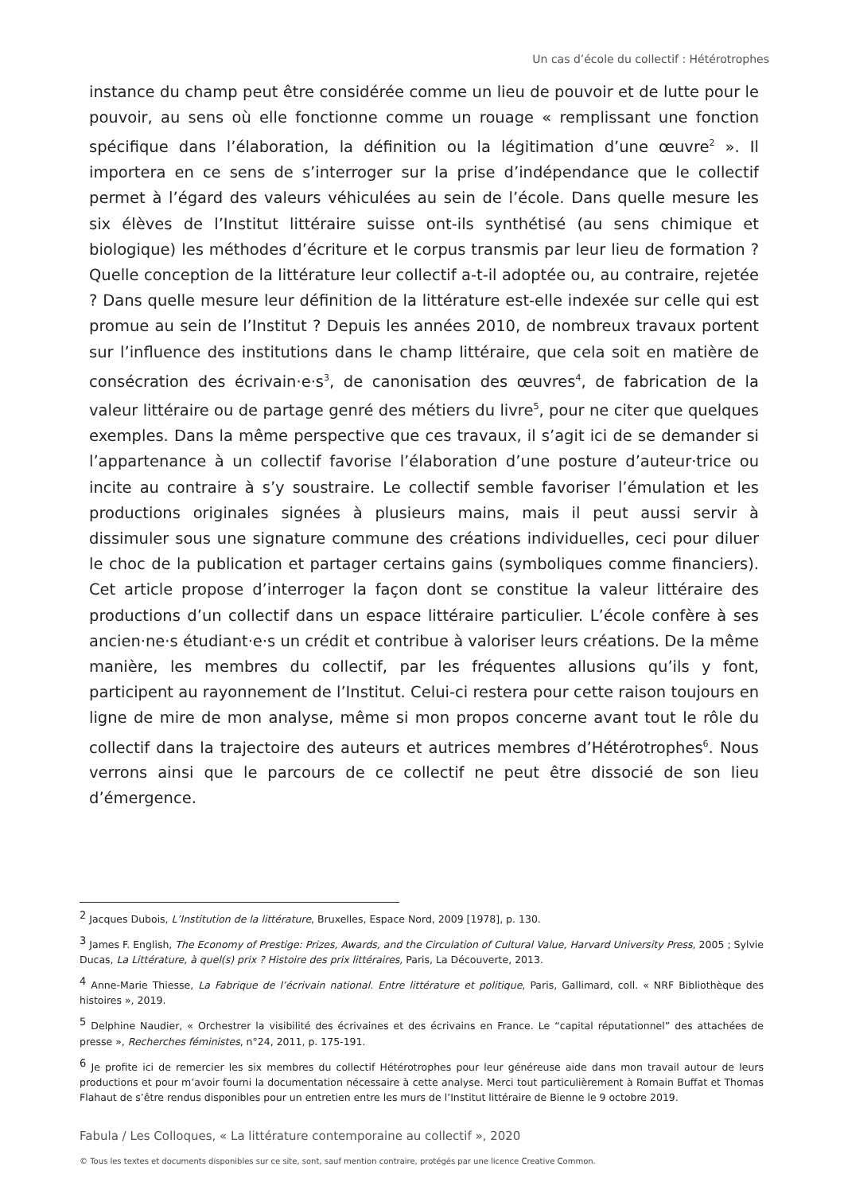Un cas d’école du collectif : Hétérotrophes
instance du champ peut être considérée comme un lieu de pouvoir et de lutte pour le pouvoir, au sens où elle fonctionne comme un rouage « remplissant une fonction spécifique dans l’élaboration, la définition ou la légitimation d’une œuvre<sup>2</sup> ». Il importera en ce sens de s’interroger sur la prise d’indépendance que le collectif permet à l’égard des valeurs véhiculées au sein de l’école. Dans quelle mesure les six élèves de l’Institut littéraire suisse ont-ils synthétisé (au sens chimique et biologique) les méthodes d’écriture et le corpus transmis par leur lieu de formation ? Quelle conception de la littérature leur collectif a-t-il adoptée ou, au contraire, rejetée ? Dans quelle mesure leur définition de la littérature est-elle indexée sur celle qui est promue au sein de l’Institut ? Depuis les années 2010, de nombreux travaux portent sur l’influence des institutions dans le champ littéraire, que cela soit en matière de consécration des écrivain·e·s<sup>3</sup>, de canonisation des œuvres<sup>4</sup>, de fabrication de la valeur littéraire ou de partage genré des métiers du livre<sup>5</sup>, pour ne citer que quelques exemples. Dans la même perspective que ces travaux, il s’agit ici de se demander si l’appartenance à un collectif favorise l’élaboration d’une posture d’auteur·trice ou incite au contraire à s’y soustraire. Le collectif semble favoriser l’émulation et les productions originales signées à plusieurs mains, mais il peut aussi servir à dissimuler sous une signature commune des créations individuelles, ceci pour diluer le choc de la publication et partager certains gains (symboliques comme financiers). Cet article propose d’interroger la façon dont se constitue la valeur littéraire des productions d’un collectif dans un espace littéraire particulier. L’école confère à ses ancien·ne·s étudiant·e·s un crédit et contribue à valoriser leurs créations. De la même manière, les membres du collectif, par les fréquentes allusions qu’ils y font, participent au rayonnement de l’Institut. Celui-ci restera pour cette raison toujours en ligne de mire de mon analyse, même si mon propos concerne avant tout le rôle du collectif dans la trajectoire des auteurs et autrices membres d’Hétérotrophes<sup>6</sup>. Nous verrons ainsi que le parcours de ce collectif ne peut être dissocié de son lieu d’émergence.
<sup>2</sup> Jacques Dubois, L’Institution de la littérature, Bruxelles, Espace Nord, 2009 [1978], p. 130.
<sup>3</sup> James F. English, The Economy of Prestige: Prizes, Awards, and the Circulation of Cultural Value, Harvard University Press, 2005 ; Sylvie Ducas, La Littérature, à quel(s) prix ? Histoire des prix littéraires, Paris, La Découverte, 2013.
<sup>4</sup> Anne-Marie Thiesse, La Fabrique de l’écrivain national. Entre littérature et politique, Paris, Gallimard, coll. « NRF Bibliothèque des histoires », 2019.
<sup>5</sup> Delphine Naudier, « Orchestrer la visibilité des écrivaines et des écrivains en France. Le “capital réputationnel” des attachées de presse », Recherches féministes, n°24, 2011, p. 175-191.
<sup>6</sup> Je profite ici de remercier les six membres du collectif Hétérotrophes pour leur généreuse aide dans mon travail autour de leurs productions et pour m’avoir fourni la documentation nécessaire à cette analyse. Merci tout particulièrement à Romain Buffat et Thomas Flahaut de s’être rendus disponibles pour un entretien entre les murs de l’Institut littéraire de Bienne le 9 octobre 2019.
Fabula / Les Colloques, « La littérature contemporaine au collectif », 2020
© Tous les textes et documents disponibles sur ce site, sont, sauf mention contraire, protégés par une licence Creative Common.